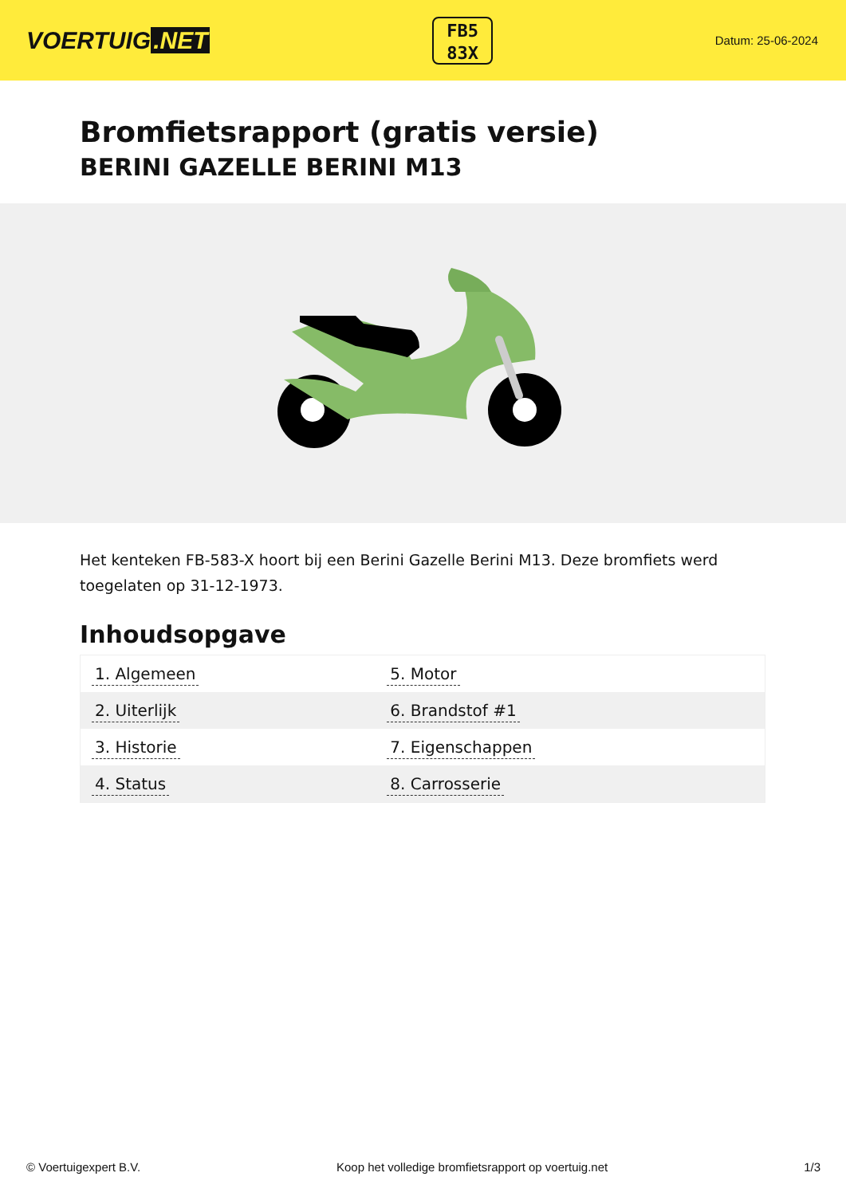VOERTUIG.NET
FB5
83X
Datum: 25-06-2024
Bromfietsrapport (gratis versie)
BERINI GAZELLE BERINI M13
Het kenteken FB-583-X hoort bij een Berini Gazelle Berini M13. Deze bromfiets werd toegelaten op 31-12-1973.
Inhoudsopgave
| 1. Algemeen | 5. Motor |
| 2. Uiterlijk | 6. Brandstof #1 |
| 3. Historie | 7. Eigenschappen |
| 4. Status | 8. Carrosserie |
© Voertuigexpert B.V. Koop het volledige bromfietsrapport op voertuig.net 1/3